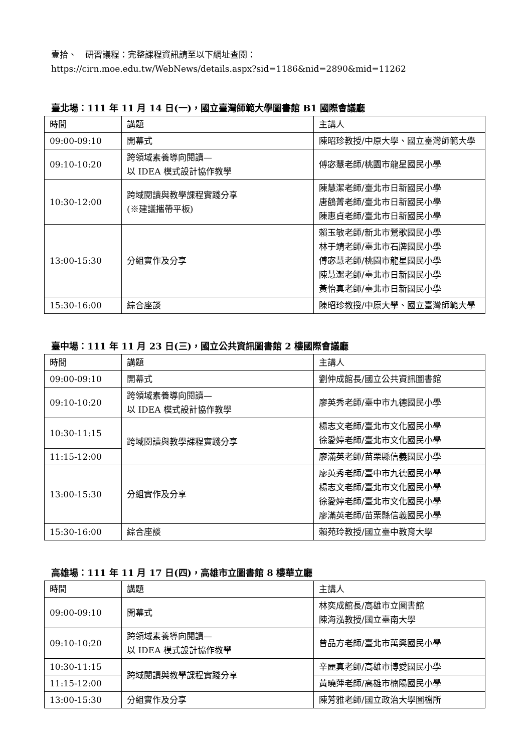壹拾、　研習議程：完整課程資訊請至以下網址查閱：
https://cirn.moe.edu.tw/WebNews/details.aspx?sid=1186&nid=2890&mid=11262
臺北場：111 年 11 月 14 日(一)，國立臺灣師範大學圖書館 B1 國際會議廳
| 時間 | 講題 | 主講人 |
| 09:00-09:10 | 開幕式 | 陳昭珍教授/中原大學、國立臺灣師範大學 |
| 09:10-10:20 | 跨領域素養導向閱讀— 以 IDEA 模式設計協作教學 | 傅宓慧老師/桃園市龍星國民小學 |
| 10:30-12:00 | 跨域閱讀與教學課程實踐分享 (※建議攜帶平板) | 陳慧潔老師/臺北市日新國民小學 唐鶴菁老師/臺北市日新國民小學 陳惠貞老師/臺北市日新國民小學 |
| 13:00-15:30 | 分組實作及分享 | 賴玉敏老師/新北市鶯歌國民小學 林于靖老師/臺北市石牌國民小學 傅宓慧老師/桃園市龍星國民小學 陳慧潔老師/臺北市日新國民小學 黃怡真老師/臺北市日新國民小學 |
| 15:30-16:00 | 綜合座談 | 陳昭珍教授/中原大學、國立臺灣師範大學 |
臺中場：111 年 11 月 23 日(三)，國立公共資訊圖書館 2 樓國際會議廳
| 時間 | 講題 | 主講人 |
| 09:00-09:10 | 開幕式 | 劉仲成館長/國立公共資訊圖書館 |
| 09:10-10:20 | 跨領域素養導向閱讀— 以 IDEA 模式設計協作教學 | 廖英秀老師/臺中市九德國民小學 |
| 10:30-11:15 | 跨域閱讀與教學課程實踐分享 | 楊志文老師/臺北市文化國民小學 徐愛婷老師/臺北市文化國民小學 |
| 11:15-12:00 | | 廖滿英老師/苗栗縣信義國民小學 |
| 13:00-15:30 | 分組實作及分享 | 廖英秀老師/臺中市九德國民小學 楊志文老師/臺北市文化國民小學 徐愛婷老師/臺北市文化國民小學 廖滿英老師/苗栗縣信義國民小學 |
| 15:30-16:00 | 綜合座談 | 賴苑玲教授/國立臺中教育大學 |
高雄場：111 年 11 月 17 日(四)，高雄市立圖書館 8 樓華立廳
| 時間 | 講題 | 主講人 |
| 09:00-09:10 | 開幕式 | 林奕成館長/高雄市立圖書館 陳海泓教授/國立臺南大學 |
| 09:10-10:20 | 跨領域素養導向閱讀— 以 IDEA 模式設計協作教學 | 曾品方老師/臺北市萬興國民小學 |
| 10:30-11:15 | 跨域閱讀與教學課程實踐分享 | 辛麗真老師/高雄市博愛國民小學 |
| 11:15-12:00 | | 黃曉萍老師/高雄市楠陽國民小學 |
| 13:00-15:30 | 分組實作及分享 | 陳芳雅老師/國立政治大學圖檔所 |